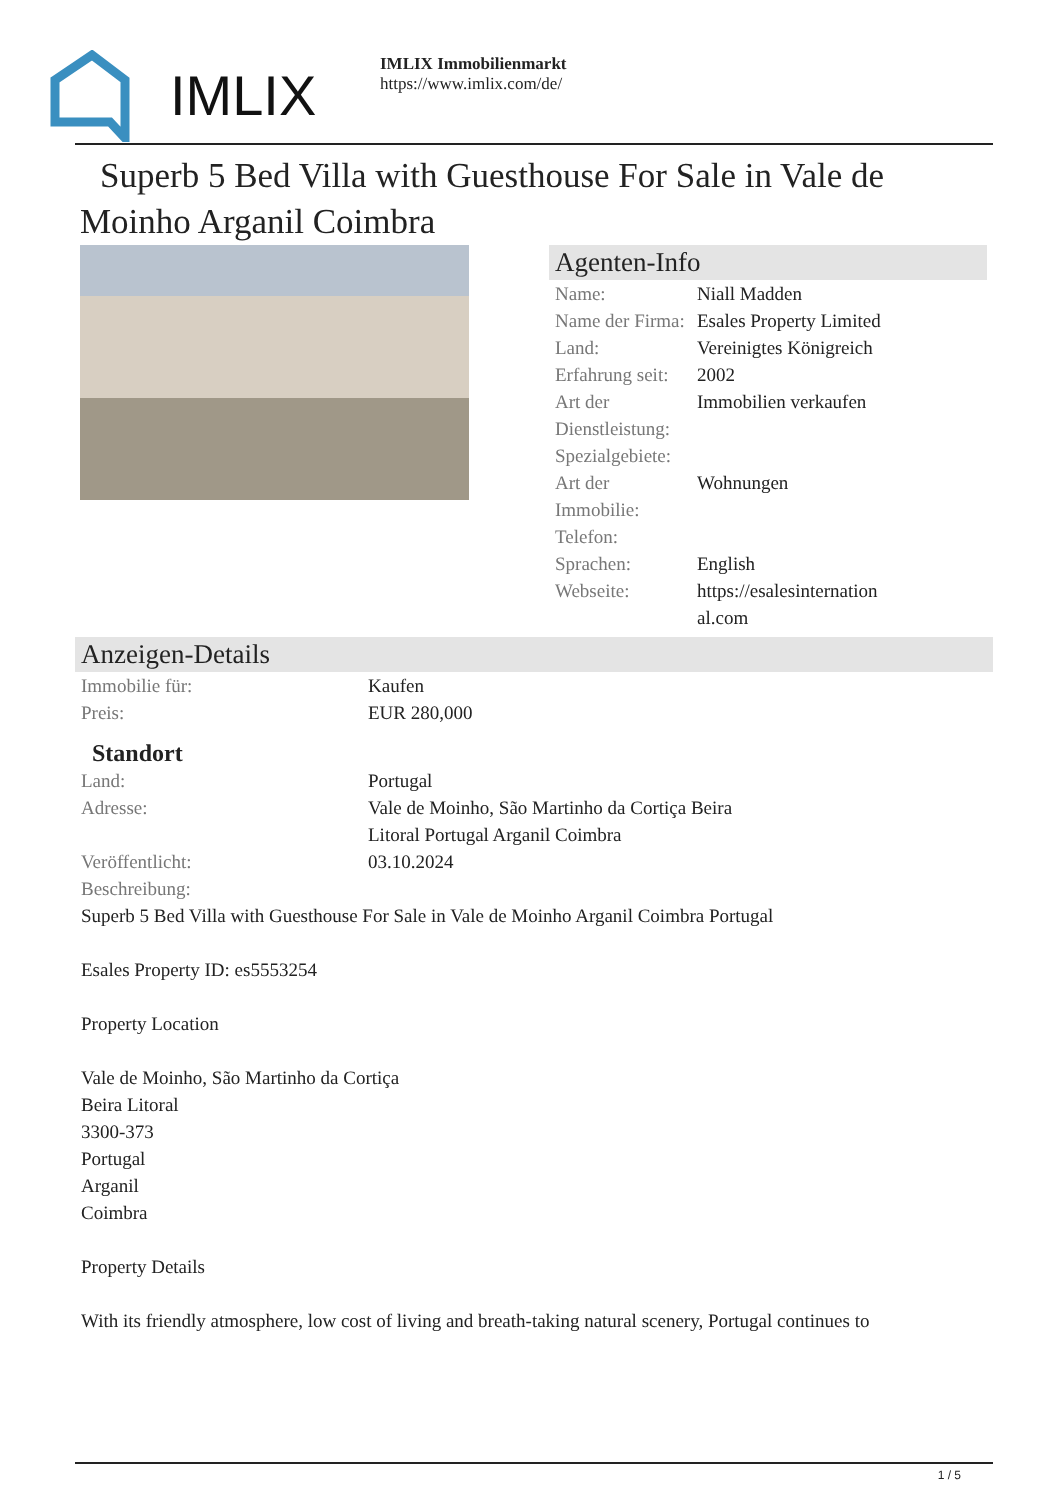IMLIX
IMLIX Immobilienmarkt
https://www.imlix.com/de/
Superb 5 Bed Villa with Guesthouse For Sale in Vale de Moinho Arganil Coimbra
Agenten-Info
| Name: | Niall Madden |
| Name der Firma: | Esales Property Limited |
| Land: | Vereinigtes Königreich |
| Erfahrung seit: | 2002 |
| Art der Dienstleistung: | Immobilien verkaufen |
| Spezialgebiete: | |
| Art der Immobilie: | Wohnungen |
| Telefon: | |
| Sprachen: | English |
| Webseite: | https://esalesinternation al.com |
Anzeigen-Details
| Immobilie für: | Kaufen |
| Preis: | EUR 280,000 |
Standort
| Land: | Portugal |
| Adresse: | Vale de Moinho, São Martinho da Cortiça Beira Litoral Portugal Arganil Coimbra |
| Veröffentlicht: | 03.10.2024 |
| Beschreibung: | |
Superb 5 Bed Villa with Guesthouse For Sale in Vale de Moinho Arganil Coimbra Portugal
Esales Property ID: es5553254
Property Location
Vale de Moinho, São Martinho da Cortiça
Beira Litoral
3300-373
Portugal
Arganil
Coimbra
Property Details
With its friendly atmosphere, low cost of living and breath-taking natural scenery, Portugal continues to
1 / 5